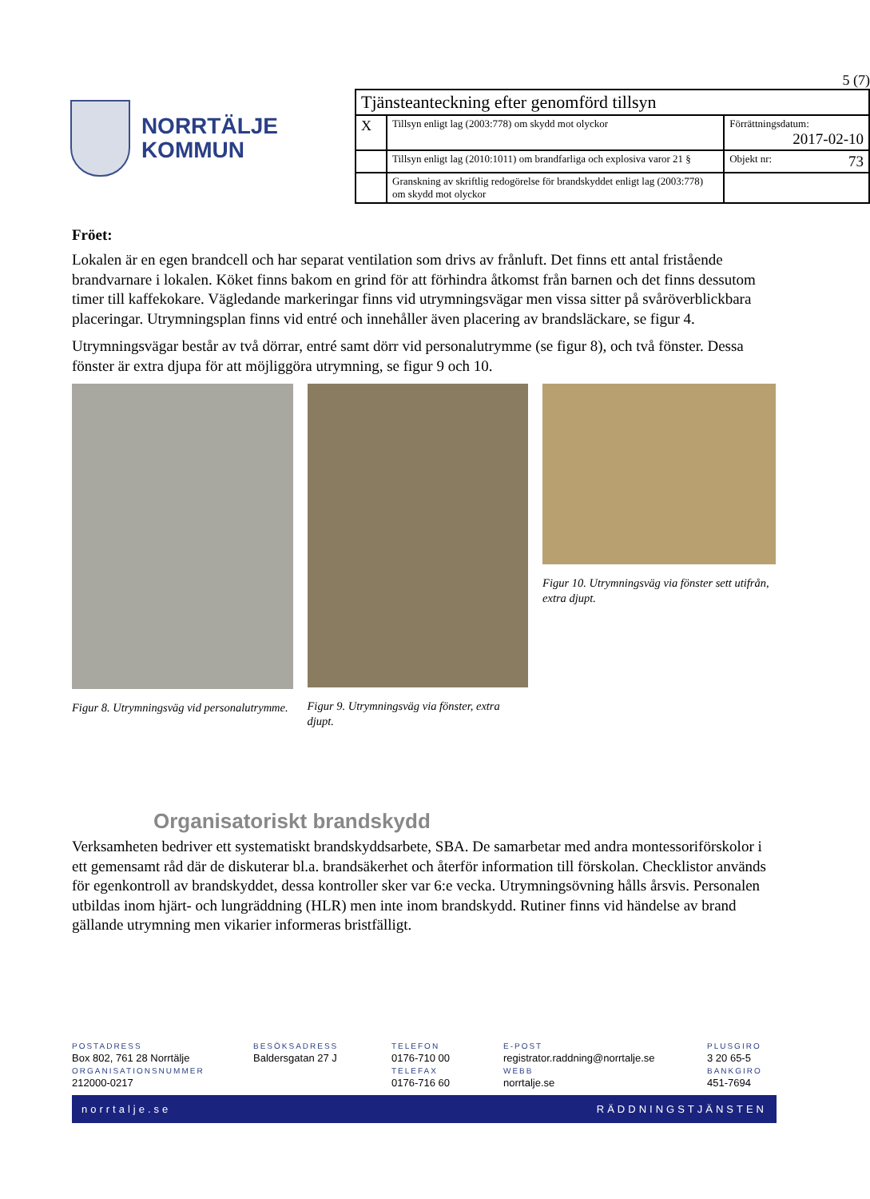NORRTÄLJE
KOMMUN
5 (7)
| Tjänsteanteckning efter genomförd tillsyn | | |
| X | Tillsyn enligt lag (2003:778) om skydd mot olyckor | Förrättningsdatum: 2017-02-10 |
| | Tillsyn enligt lag (2010:1011) om brandfarliga och explosiva varor 21 § | Objekt nr: 73 |
| | Granskning av skriftlig redogörelse för brandskyddet enligt lag (2003:778) om skydd mot olyckor | |
Fröet:
Lokalen är en egen brandcell och har separat ventilation som drivs av frånluft. Det finns ett antal fristående brandvarnare i lokalen. Köket finns bakom en grind för att förhindra åtkomst från barnen och det finns dessutom timer till kaffekokare. Vägledande markeringar finns vid utrymningsvägar men vissa sitter på svåröverblickbara placeringar. Utrymningsplan finns vid entré och innehåller även placering av brandsläckare, se figur 4.
Utrymningsvägar består av två dörrar, entré samt dörr vid personalutrymme (se figur 8), och två fönster. Dessa fönster är extra djupa för att möjliggöra utrymning, se figur 9 och 10.
Figur 8. Utrymningsväg vid personalutrymme.
Figur 9. Utrymningsväg via fönster, extra djupt.
Figur 10. Utrymningsväg via fönster sett utifrån, extra djupt.
Organisatoriskt brandskydd
Verksamheten bedriver ett systematiskt brandskyddsarbete, SBA. De samarbetar med andra montessoriförskolor i ett gemensamt råd där de diskuterar bl.a. brandsäkerhet och återför information till förskolan. Checklistor används för egenkontroll av brandskyddet, dessa kontroller sker var 6:e vecka. Utrymningsövning hålls årsvis. Personalen utbildas inom hjärt- och lungräddning (HLR) men inte inom brandskydd. Rutiner finns vid händelse av brand gällande utrymning men vikarier informeras bristfälligt.
POSTADRESS
Box 802, 761 28 Norrtälje
ORGANISATIONSNUMMER
212000-0217
BESÖKSADRESS
Baldersgatan 27 J
TELEFON
0176-710 00
TELEFAX
0176-716 60
E-POST
registrator.raddning@norrtalje.se
WEBB
norrtalje.se
PLUSGIRO
3 20 65-5
BANKGIRO
451-7694
norrtalje.se RÄDDNINGSTJÄNSTEN